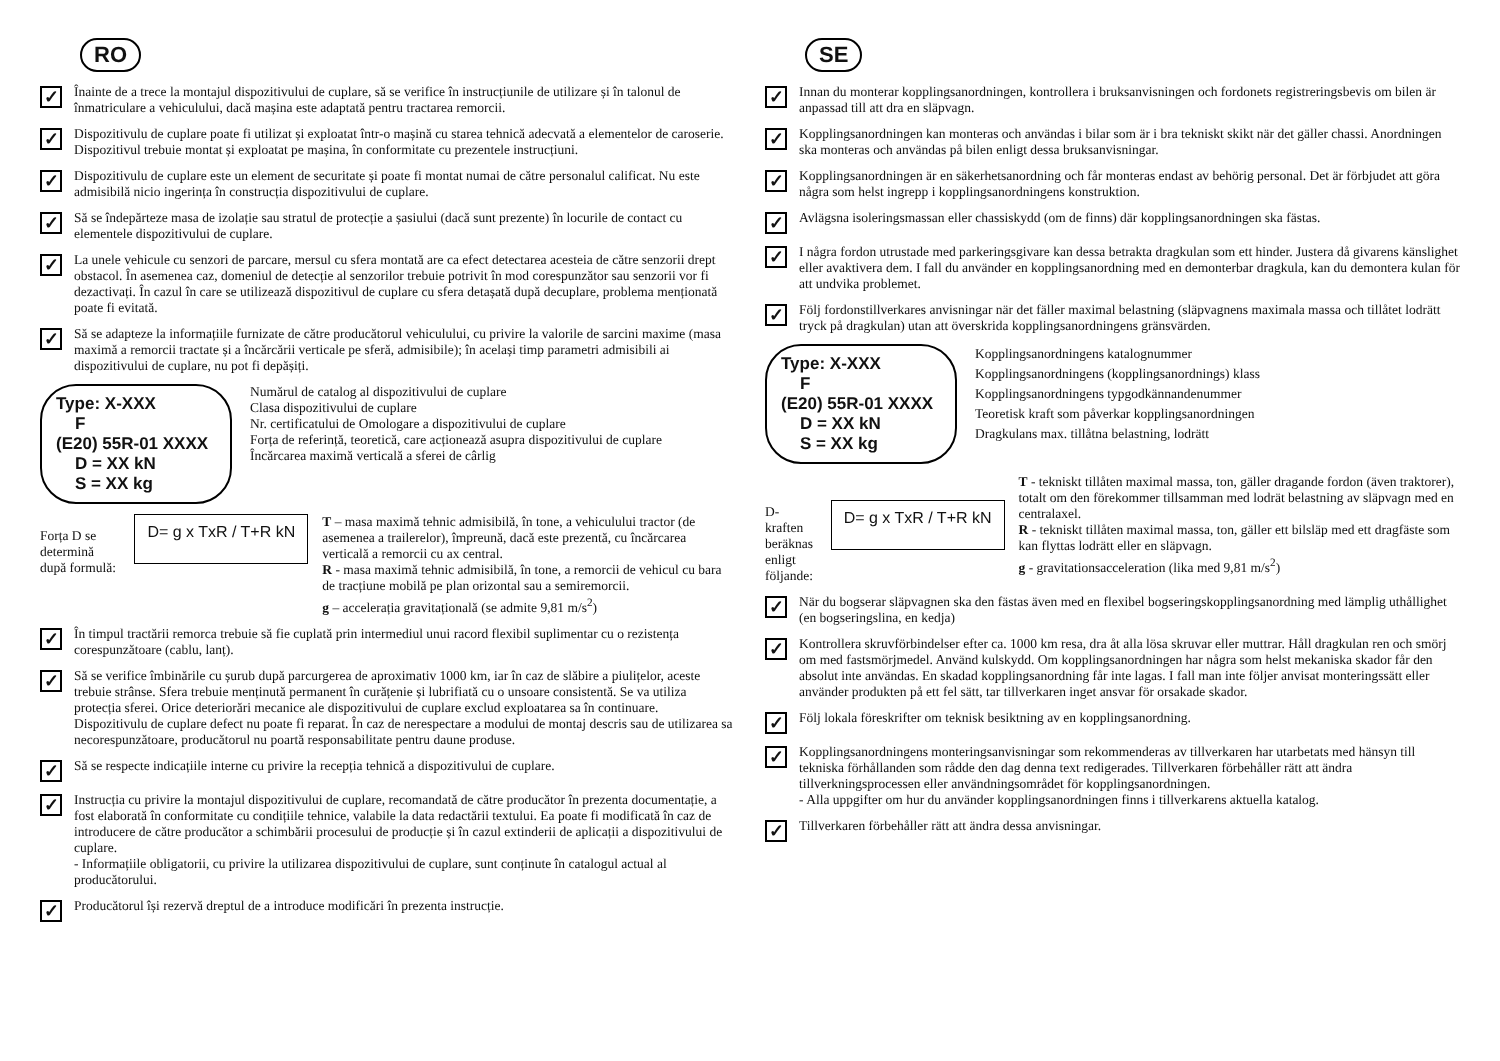RO
✓
Înainte de a trece la montajul dispozitivului de cuplare, să se verifice în instrucțiunile de utilizare și în talonul de înmatriculare a vehiculului, dacă mașina este adaptată pentru tractarea remorcii.
✓
Dispozitivulu de cuplare poate fi utilizat și exploatat într-o mașină cu starea tehnică adecvată a elementelor de caroserie. Dispozitivul trebuie montat și exploatat pe mașina, în conformitate cu prezentele instrucțiuni.
✓
Dispozitivulu de cuplare este un element de securitate și poate fi montat numai de către personalul calificat. Nu este admisibilă nicio ingerința în construcția dispozitivului de cuplare.
✓
Să se îndepărteze masa de izolație sau stratul de protecție a șasiului (dacă sunt prezente) în locurile de contact cu elementele dispozitivului de cuplare.
✓
La unele vehicule cu senzori de parcare, mersul cu sfera montată are ca efect detectarea acesteia de către senzorii drept obstacol. În asemenea caz, domeniul de detecție al senzorilor trebuie potrivit în mod corespunzător sau senzorii vor fi dezactivați. În cazul în care se utilizează dispozitivul de cuplare cu sfera detașată după decuplare, problema menționată poate fi evitată.
✓
Să se adapteze la informațiile furnizate de către producătorul vehiculului, cu privire la valorile de sarcini maxime (masa maximă a remorcii tractate și a încărcării verticale pe sferă, admisibile); în același timp parametri admisibili ai dispozitivului de cuplare, nu pot fi depășiți.
Type: X-XXX
F
(E20) 55R-01 XXXX
D = XX kN
S = XX kg
Numărul de catalog al dispozitivului de cuplare
Clasa dispozitivului de cuplare
Nr. certificatului de Omologare a dispozitivului de cuplare
Forța de referință, teoretică, care acționează asupra dispozitivului de cuplare
Încărcarea maximă verticală a sferei de cârlig
Forța D se determină după formulă:
D= g x TxR / T+R kN
T – masa maximă tehnic admisibilă, în tone, a vehiculului tractor (de asemenea a trailerelor), împreună, dacă este prezentă, cu încărcarea verticală a remorcii cu ax central.
R - masa maximă tehnic admisibilă, în tone, a remorcii de vehicul cu bara de tracțiune mobilă pe plan orizontal sau a semiremorcii.
g – accelerația gravitațională (se admite 9,81 m/s<sup>2</sup>)
✓
În timpul tractării remorca trebuie să fie cuplată prin intermediul unui racord flexibil suplimentar cu o rezistența corespunzătoare (cablu, lanț).
✓
Să se verifice îmbinările cu șurub după parcurgerea de aproximativ 1000 km, iar în caz de slăbire a piulițelor, aceste trebuie strânse. Sfera trebuie menținută permanent în curățenie și lubrifiată cu o unsoare consistentă. Se va utiliza protecția sferei. Orice deteriorări mecanice ale dispozitivului de cuplare exclud exploatarea sa în continuare. Dispozitivulu de cuplare defect nu poate fi reparat. În caz de nerespectare a modului de montaj descris sau de utilizarea sa necorespunzătoare, producătorul nu poartă responsabilitate pentru daune produse.
✓
Să se respecte indicațiile interne cu privire la recepția tehnică a dispozitivului de cuplare.
✓
Instrucția cu privire la montajul dispozitivului de cuplare, recomandată de către producător în prezenta documentație, a fost elaborată în conformitate cu condițiile tehnice, valabile la data redactării textului. Ea poate fi modificată în caz de introducere de către producător a schimbării procesului de producție și în cazul extinderii de aplicații a dispozitivului de cuplare.
- Informațiile obligatorii, cu privire la utilizarea dispozitivului de cuplare, sunt conținute în catalogul actual al producătorului.
✓
Producătorul își rezervă dreptul de a introduce modificări în prezenta instrucție.
SE
✓
Innan du monterar kopplingsanordningen, kontrollera i bruksanvisningen och fordonets registreringsbevis om bilen är anpassad till att dra en släpvagn.
✓
Kopplingsanordningen kan monteras och användas i bilar som är i bra tekniskt skikt när det gäller chassi. Anordningen ska monteras och användas på bilen enligt dessa bruksanvisningar.
✓
Kopplingsanordningen är en säkerhetsanordning och får monteras endast av behörig personal. Det är förbjudet att göra några som helst ingrepp i kopplingsanordningens konstruktion.
✓
Avlägsna isoleringsmassan eller chassiskydd (om de finns) där kopplingsanordningen ska fästas.
✓
I några fordon utrustade med parkeringsgivare kan dessa betrakta dragkulan som ett hinder. Justera då givarens känslighet eller avaktivera dem. I fall du använder en kopplingsanordning med en demonterbar dragkula, kan du demontera kulan för att undvika problemet.
✓
Följ fordonstillverkares anvisningar när det fäller maximal belastning (släpvagnens maximala massa och tillåtet lodrätt tryck på dragkulan) utan att överskrida kopplingsanordningens gränsvärden.
Type: X-XXX
F
(E20) 55R-01 XXXX
D = XX kN
S = XX kg
Kopplingsanordningens katalognummer
Kopplingsanordningens (kopplingsanordnings) klass
Kopplingsanordningens typgodkännandenummer
Teoretisk kraft som påverkar kopplingsanordningen
Dragkulans max. tillåtna belastning, lodrätt
D-kraften beräknas enligt följande:
D= g x TxR / T+R kN
T - tekniskt tillåten maximal massa, ton, gäller dragande fordon (även traktorer), totalt om den förekommer tillsamman med lodrät belastning av släpvagn med en centralaxel.
R - tekniskt tillåten maximal massa, ton, gäller ett bilsläp med ett dragfäste som kan flyttas lodrätt eller en släpvagn.
g - gravitationsacceleration (lika med 9,81 m/s<sup>2</sup>)
✓
När du bogserar släpvagnen ska den fästas även med en flexibel bogseringskopplingsanordning med lämplig uthållighet (en bogseringslina, en kedja)
✓
Kontrollera skruvförbindelser efter ca. 1000 km resa, dra åt alla lösa skruvar eller muttrar. Håll dragkulan ren och smörj om med fastsmörjmedel. Använd kulskydd. Om kopplingsanordningen har några som helst mekaniska skador får den absolut inte användas. En skadad kopplingsanordning får inte lagas. I fall man inte följer anvisat monteringssätt eller använder produkten på ett fel sätt, tar tillverkaren inget ansvar för orsakade skador.
✓
Följ lokala föreskrifter om teknisk besiktning av en kopplingsanordning.
✓
Kopplingsanordningens monteringsanvisningar som rekommenderas av tillverkaren har utarbetats med hänsyn till tekniska förhållanden som rådde den dag denna text redigerades. Tillverkaren förbehåller rätt att ändra tillverkningsprocessen eller användningsområdet för kopplingsanordningen.
- Alla uppgifter om hur du använder kopplingsanordningen finns i tillverkarens aktuella katalog.
✓
Tillverkaren förbehåller rätt att ändra dessa anvisningar.